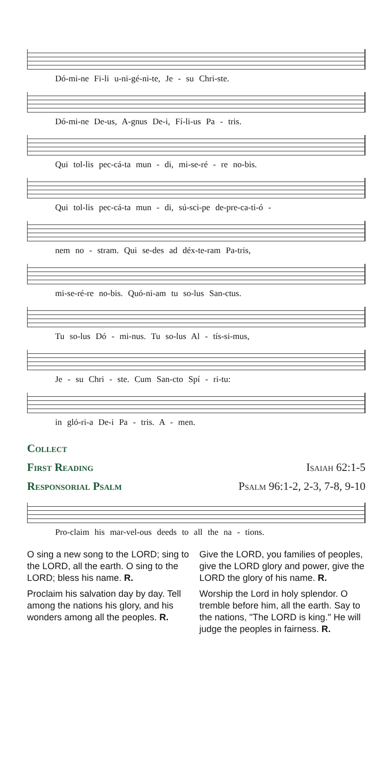Dó-mi-ne Fi-li u-ni-gé-ni-te, Je - su Chri-ste.
Dó-mi-ne De-us, A-gnus De-i, Fí-li-us Pa - tris.
Qui tol-lis pec-cá-ta mun - di, mi-se-ré - re no-bis.
Qui tol-lis pec-cá-ta mun - di, sú-sci-pe de-pre-ca-ti-ó -
nem no - stram. Qui se-des ad déx-te-ram Pa-tris,
mi-se-ré-re no-bis. Quó-ni-am tu so-lus San-ctus.
Tu so-lus Dó - mi-nus. Tu so-lus Al - tís-si-mus,
Je - su Chri - ste. Cum San-cto Spí - ri-tu:
in gló-ri-a De-i Pa - tris. A - men.
Collect
First Reading Isaiah 62:1-5
Responsorial Psalm Psalm 96:1-2, 2-3, 7-8, 9-10
Pro-claim his mar-vel-ous deeds to all the na - tions.
O sing a new song to the LORD; sing to the LORD, all the earth. O sing to the LORD; bless his name. R.
Proclaim his salvation day by day. Tell among the nations his glory, and his wonders among all the peoples. R.
Give the LORD, you families of peoples, give the LORD glory and power, give the LORD the glory of his name. R.
Worship the Lord in holy splendor. O tremble before him, all the earth. Say to the nations, "The LORD is king." He will judge the peoples in fairness. R.